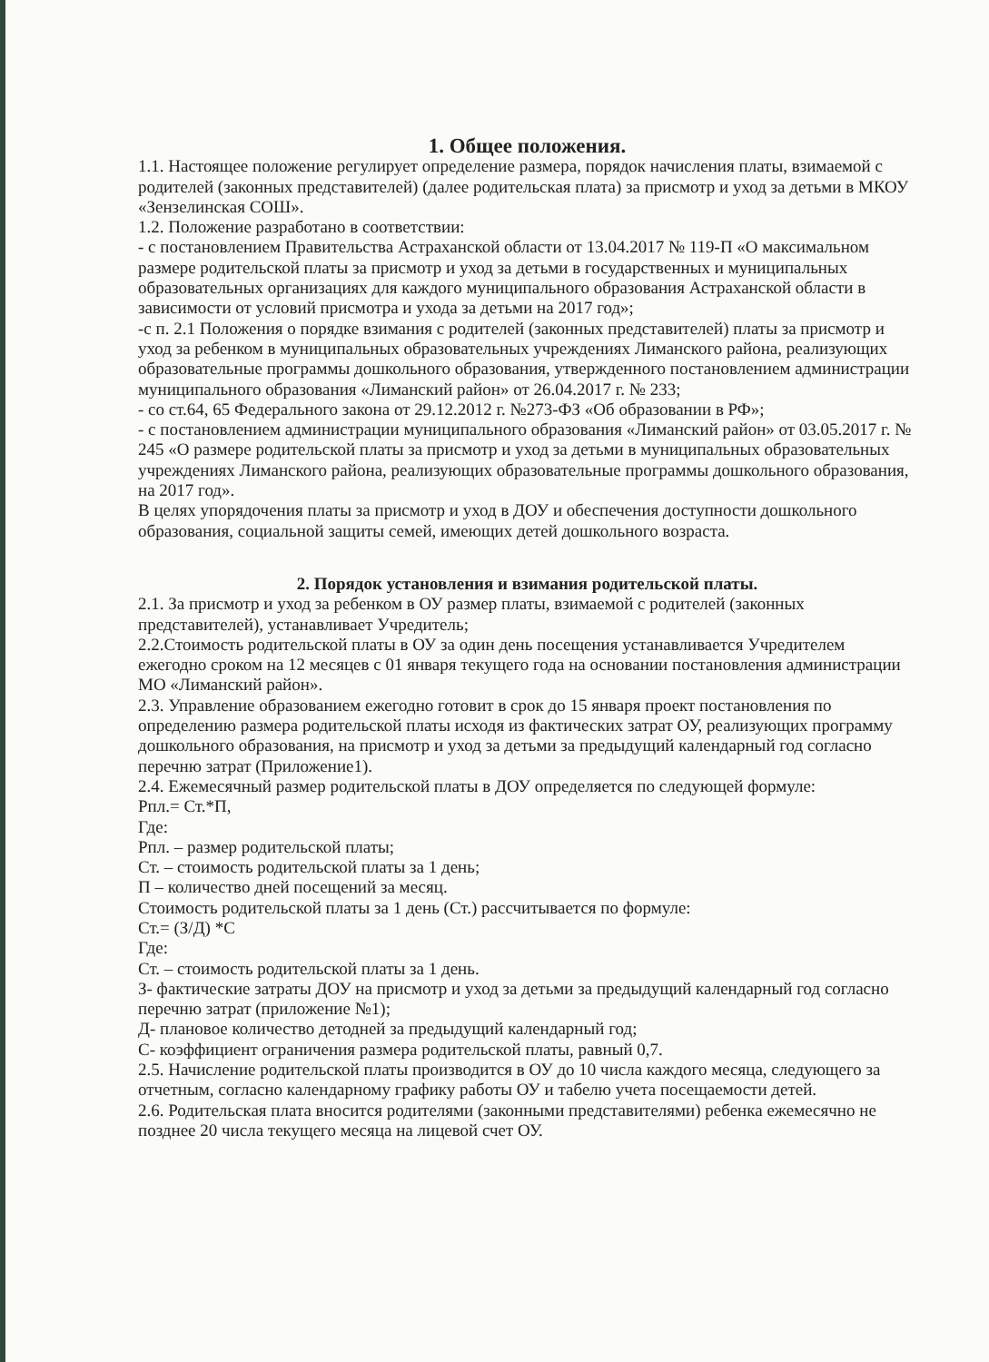1. Общее положения.
1.1. Настоящее положение регулирует определение размера, порядок начисления платы, взимаемой с родителей (законных представителей) (далее родительская плата) за присмотр и уход за детьми в МКОУ «Зензелинская СОШ».
1.2. Положение разработано в соответствии:
- с постановлением Правительства Астраханской области от 13.04.2017 № 119-П «О максимальном размере родительской платы за присмотр и уход за детьми в государственных и муниципальных образовательных организациях для каждого муниципального образования Астраханской области в зависимости от условий присмотра и ухода за детьми на 2017 год»;
-с п. 2.1 Положения о порядке взимания с родителей (законных представителей) платы за присмотр и уход за ребенком в муниципальных образовательных учреждениях Лиманского района, реализующих образовательные программы дошкольного образования, утвержденного постановлением администрации муниципального образования «Лиманский район» от 26.04.2017 г. № 233;
- со ст.64, 65 Федерального закона от 29.12.2012 г. №273-ФЗ «Об образовании в РФ»;
- с постановлением администрации муниципального образования «Лиманский район» от 03.05.2017 г. № 245 «О размере родительской платы за присмотр и уход за детьми в муниципальных образовательных учреждениях Лиманского района, реализующих образовательные программы дошкольного образования, на 2017 год».
В целях упорядочения платы за присмотр и уход в ДОУ и обеспечения доступности дошкольного образования, социальной защиты семей, имеющих детей дошкольного возраста.
2. Порядок установления и взимания родительской платы.
2.1. За присмотр и уход за ребенком в ОУ размер платы, взимаемой с родителей (законных представителей), устанавливает Учредитель;
2.2.Стоимость родительской платы в ОУ за один день посещения устанавливается Учредителем ежегодно сроком на 12 месяцев с 01 января текущего года на основании постановления администрации МО «Лиманский район».
2.3. Управление образованием ежегодно готовит в срок до 15 января проект постановления по определению размера родительской платы исходя из фактических затрат ОУ, реализующих программу дошкольного образования, на присмотр и уход за детьми за предыдущий календарный год согласно перечню затрат (Приложение1).
2.4. Ежемесячный размер родительской платы в ДОУ определяется по следующей формуле:
Рпл.= Ст.*П,
Где:
Рпл. – размер родительской платы;
Ст. – стоимость родительской платы за 1 день;
П – количество дней посещений за месяц.
Стоимость родительской платы за 1 день (Ст.) рассчитывается по формуле:
Ст.= (З/Д) *С
Где:
Ст. – стоимость родительской платы за 1 день.
З- фактические затраты ДОУ на присмотр и уход за детьми за предыдущий календарный год согласно перечню затрат (приложение №1);
Д- плановое количество детодней за предыдущий календарный год;
С- коэффициент ограничения размера родительской платы, равный 0,7.
2.5. Начисление родительской платы производится в ОУ до 10 числа каждого месяца, следующего за отчетным, согласно календарному графику работы ОУ и табелю учета посещаемости детей.
2.6. Родительская плата вносится родителями (законными представителями) ребенка ежемесячно не позднее 20 числа текущего месяца на лицевой счет ОУ.